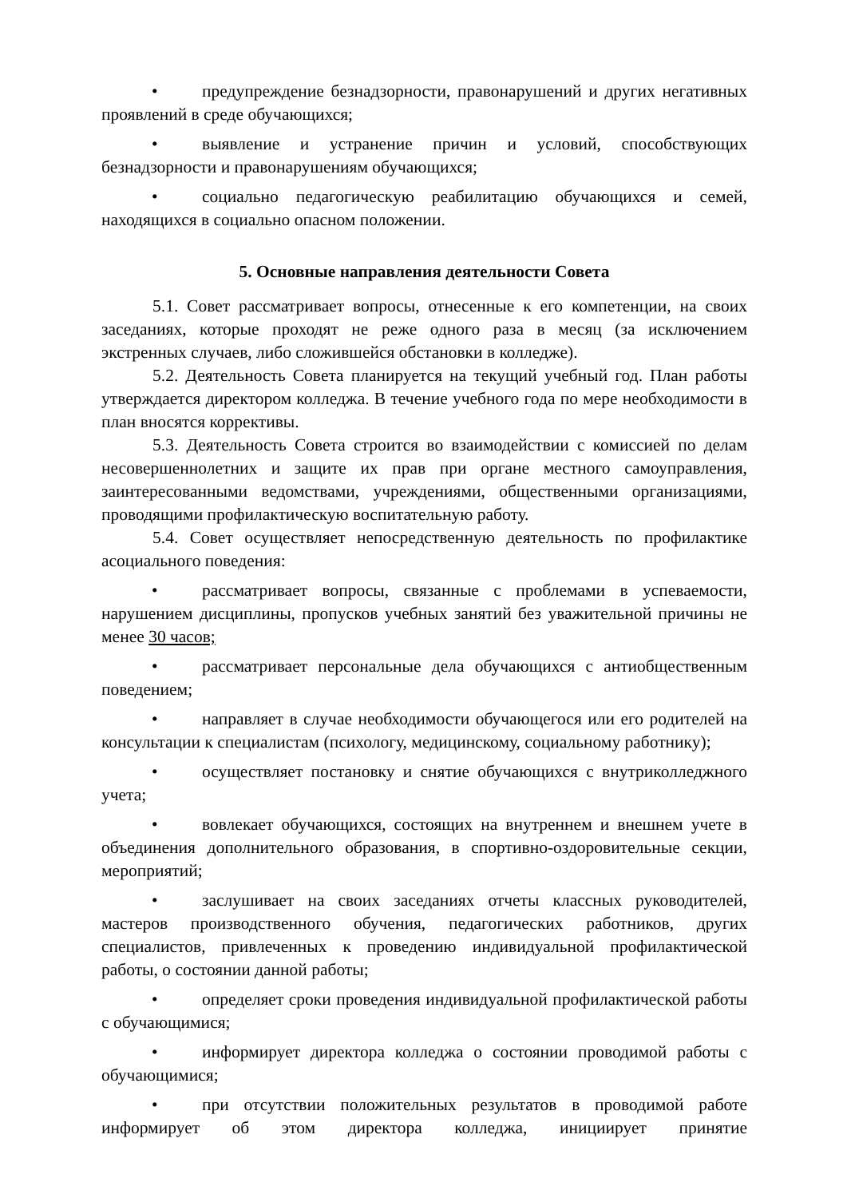• предупреждение безнадзорности, правонарушений и других негативных проявлений в среде обучающихся;
• выявление и устранение причин и условий, способствующих безнадзорности и правонарушениям обучающихся;
• социально педагогическую реабилитацию обучающихся и семей, находящихся в социально опасном положении.
5. Основные направления деятельности Совета
5.1. Совет рассматривает вопросы, отнесенные к его компетенции, на своих заседаниях, которые проходят не реже одного раза в месяц (за исключением экстренных случаев, либо сложившейся обстановки в колледже).
5.2. Деятельность Совета планируется на текущий учебный год. План работы утверждается директором колледжа. В течение учебного года по мере необходимости в план вносятся коррективы.
5.3. Деятельность Совета строится во взаимодействии с комиссией по делам несовершеннолетних и защите их прав при органе местного самоуправления, заинтересованными ведомствами, учреждениями, общественными организациями, проводящими профилактическую воспитательную работу.
5.4. Совет осуществляет непосредственную деятельность по профилактике асоциального поведения:
• рассматривает вопросы, связанные с проблемами в успеваемости, нарушением дисциплины, пропусков учебных занятий без уважительной причины не менее 30 часов;
• рассматривает персональные дела обучающихся с антиобщественным поведением;
• направляет в случае необходимости обучающегося или его родителей на консультации к специалистам (психологу, медицинскому, социальному работнику);
• осуществляет постановку и снятие обучающихся с внутриколледжного учета;
• вовлекает обучающихся, состоящих на внутреннем и внешнем учете в объединения дополнительного образования, в спортивно-оздоровительные секции, мероприятий;
• заслушивает на своих заседаниях отчеты классных руководителей, мастеров производственного обучения, педагогических работников, других специалистов, привлеченных к проведению индивидуальной профилактической работы, о состоянии данной работы;
• определяет сроки проведения индивидуальной профилактической работы с обучающимися;
• информирует директора колледжа о состоянии проводимой работы с обучающимися;
• при отсутствии положительных результатов в проводимой работе информирует об этом директора колледжа, инициирует принятие